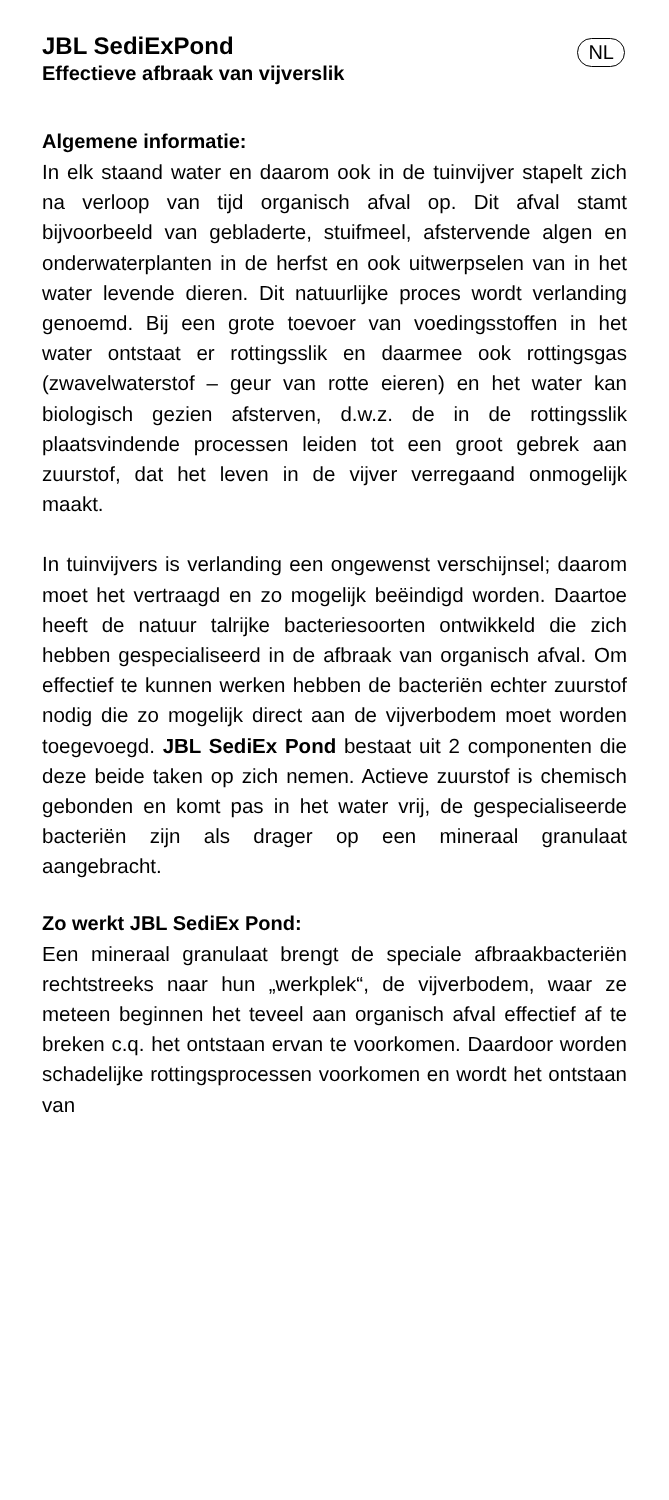JBL SediExPond
Effectieve afbraak van vijverslik
NL
Algemene informatie:
In elk staand water en daarom ook in de tuinvijver stapelt zich na verloop van tijd organisch afval op. Dit afval stamt bijvoorbeeld van gebladerte, stuifmeel, afstervende algen en onderwaterplanten in de herfst en ook uitwerpselen van in het water levende dieren. Dit natuurlijke proces wordt verlanding genoemd. Bij een grote toevoer van voedingsstoffen in het water ontstaat er rottingsslik en daarmee ook rottingsgas (zwavelwaterstof – geur van rotte eieren) en het water kan biologisch gezien afsterven, d.w.z. de in de rottingsslik plaatsvindende processen leiden tot een groot gebrek aan zuurstof, dat het leven in de vijver verregaand onmogelijk maakt.
In tuinvijvers is verlanding een ongewenst verschijnsel; daarom moet het vertraagd en zo mogelijk beëindigd worden. Daartoe heeft de natuur talrijke bacteriesoorten ontwikkeld die zich hebben gespecialiseerd in de afbraak van organisch afval. Om effectief te kunnen werken hebben de bacteriën echter zuurstof nodig die zo mogelijk direct aan de vijverbodem moet worden toegevoegd. JBL SediEx Pond bestaat uit 2 componenten die deze beide taken op zich nemen. Actieve zuurstof is chemisch gebonden en komt pas in het water vrij, de gespecialiseerde bacteriën zijn als drager op een mineraal granulaat aangebracht.
Zo werkt JBL SediEx Pond:
Een mineraal granulaat brengt de speciale afbraakbacteriën rechtstreeks naar hun „werkplek“, de vijverbodem, waar ze meteen beginnen het teveel aan organisch afval effectief af te breken c.q. het ontstaan ervan te voorkomen. Daardoor worden schadelijke rottingsprocessen voorkomen en wordt het ontstaan van